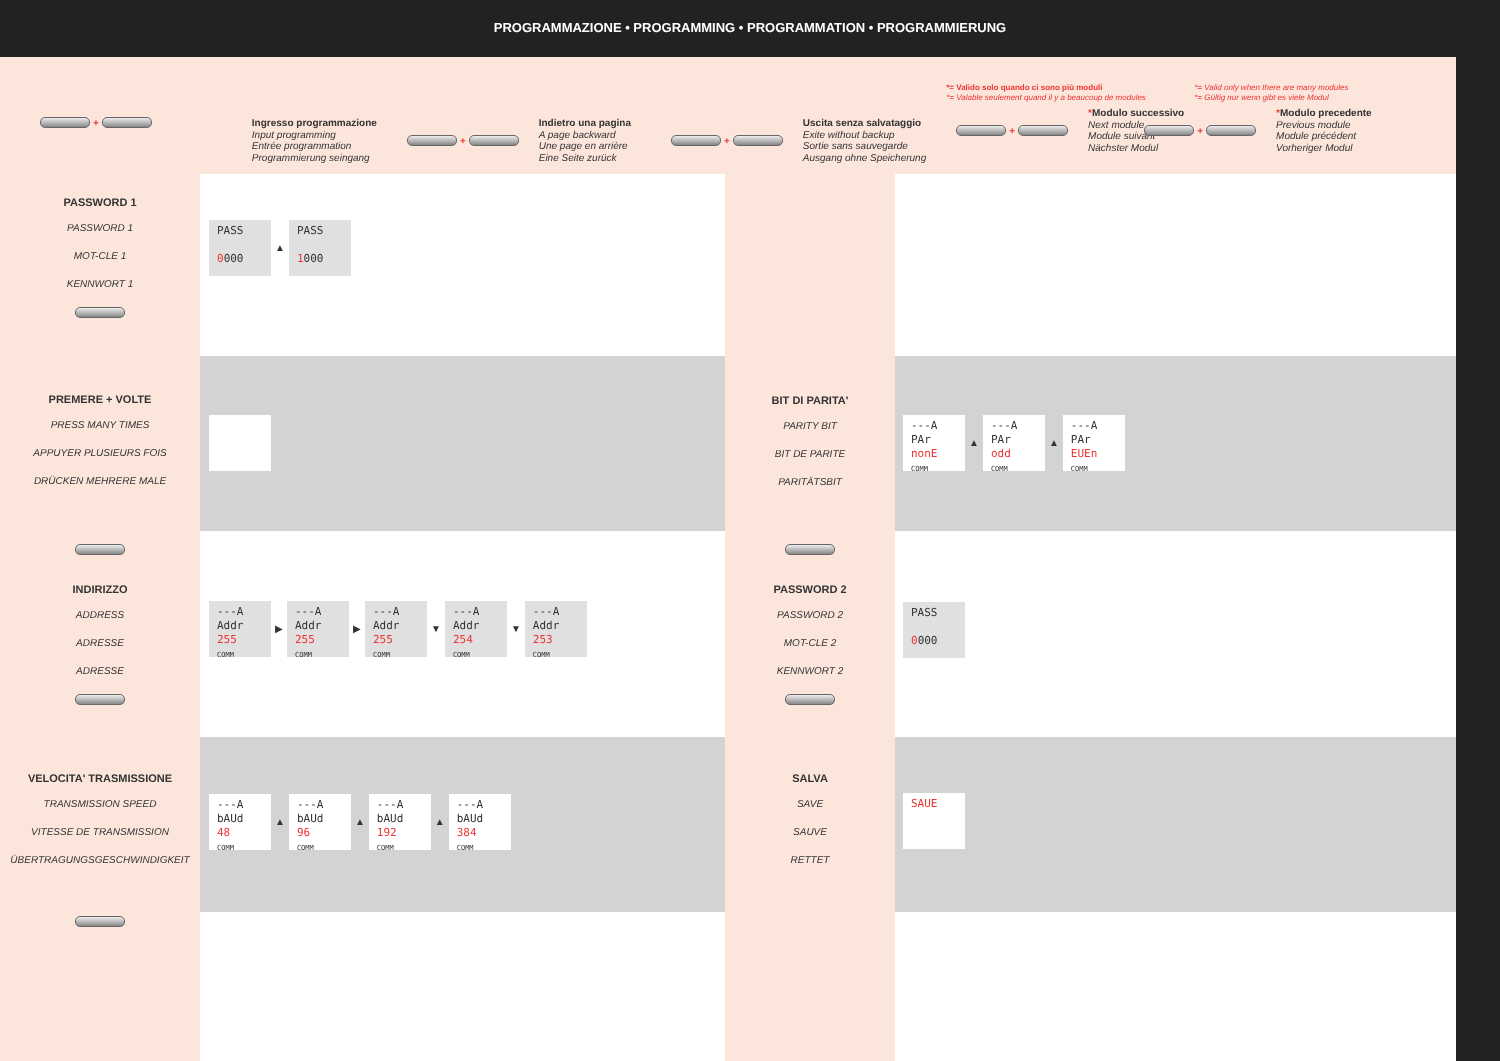PROGRAMMAZIONE • PROGRAMMING • PROGRAMMATION • PROGRAMMIERUNG
+
Ingresso programmazione
Input programming
Entrée programmation
Programmierung seingang
+
Indietro una pagina
A page backward
Une page en arrière
Eine Seite zurück
+
Uscita senza salvataggio
Exite without backup
Sortie sans sauvegarde
Ausgang ohne Speicherung
*= Valido solo quando ci sono più moduli
*= Valable seulement quand il y a beaucoup de modules
+
*Modulo successivo
Next module
Module suivant
Nächster Modul
*= Valid only when there are many modules
*= Gültig nur wenn gibt es viele Modul
+
*Modulo precedente
Previous module
Module précédent
Vorheriger Modul
PASSWORD 1
PASSWORD 1
MOT-CLE 1
KENNWORT 1
PREMERE + VOLTE
PRESS MANY TIMES
APPUYER PLUSIEURS FOIS
DRÜCKEN MEHRERE MALE
INDIRIZZO
ADDRESS
ADRESSE
ADRESSE
VELOCITA' TRASMISSIONE
TRANSMISSION SPEED
VITESSE DE TRANSMISSION
ÜBERTRAGUNGSGESCHWINDIGKEIT
PASS
0000 ▲ PASS
1000
---A
Addr
255
COMM ▶ ---A
Addr
255
COMM ▶ ---A
Addr
255
COMM ▼ ---A
Addr
254
COMM ▼ ---A
Addr
253
COMM
---A
bAUd
48
COMM ▲ ---A
bAUd
96
COMM ▲ ---A
bAUd
192
COMM ▲ ---A
bAUd
384
COMM
BIT DI PARITA'
PARITY BIT
BIT DE PARITE
PARITÄTSBIT
PASSWORD 2
PASSWORD 2
MOT-CLE 2
KENNWORT 2
SALVA
SAVE
SAUVE
RETTET
---A
PAr
nonE
COMM ▲ ---A
PAr
odd
COMM ▲ ---A
PAr
EUEn
COMM
PASS
0000
SAUE